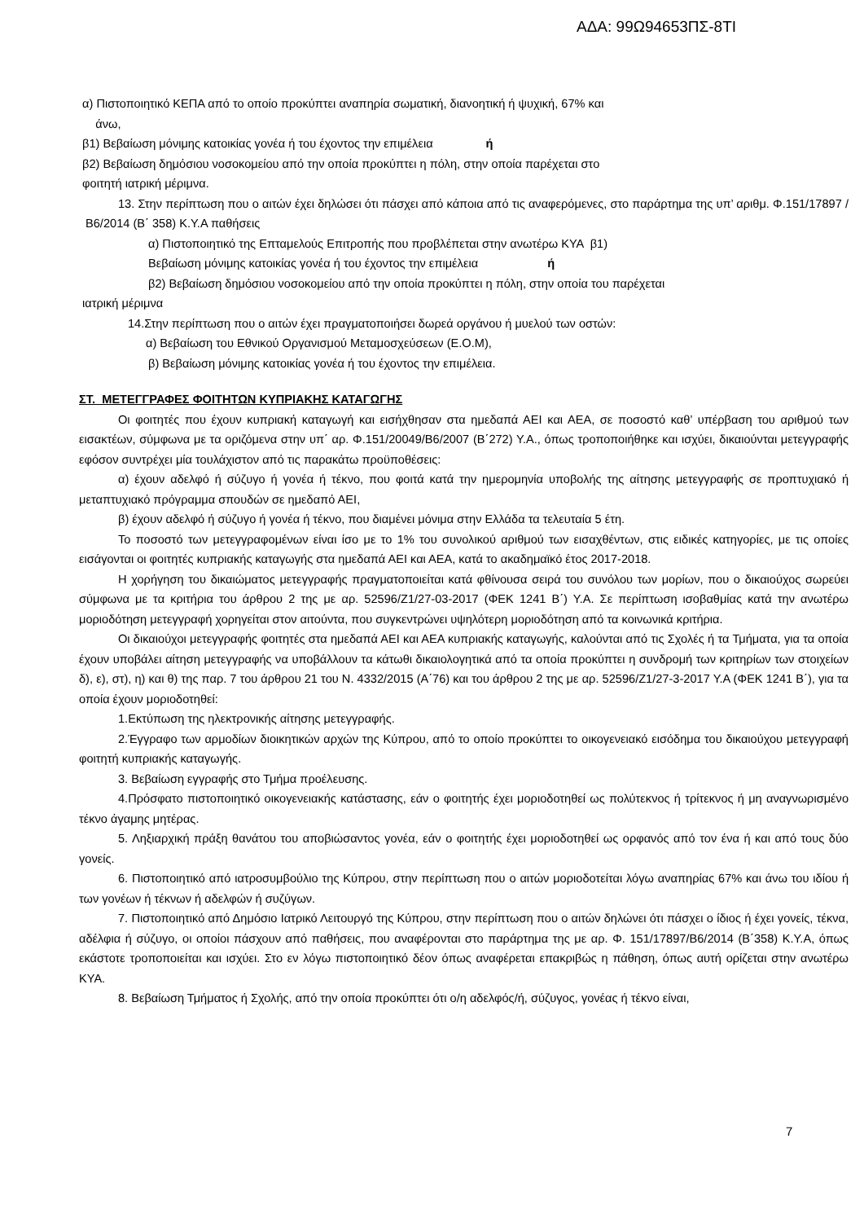ΑΔΑ: 99Ω94653ΠΣ-8ΤΙ
α) Πιστοποιητικό ΚΕΠΑ από το οποίο προκύπτει αναπηρία σωματική, διανοητική ή ψυχική, 67% και
άνω,
β1) Βεβαίωση μόνιμης κατοικίας γονέα ή του έχοντος την επιμέλεια ή
β2) Βεβαίωση δημόσιου νοσοκομείου από την οποία προκύπτει η πόλη, στην οποία παρέχεται στο
φοιτητή ιατρική μέριμνα.
13. Στην περίπτωση που ο αιτών έχει δηλώσει ότι πάσχει από κάποια από τις αναφερόμενες, στο παράρτημα της υπ’ αριθμ. Φ.151/17897 /Β6/2014 (Β΄ 358) Κ.Υ.Α παθήσεις
α) Πιστοποιητικό της Επταμελούς Επιτροπής που προβλέπεται στην ανωτέρω ΚΥΑ β1)
Βεβαίωση μόνιμης κατοικίας γονέα ή του έχοντος την επιμέλεια ή
β2) Βεβαίωση δημόσιου νοσοκομείου από την οποία προκύπτει η πόλη, στην οποία του παρέχεται
ιατρική μέριμνα
14.Στην περίπτωση που ο αιτών έχει πραγματοποιήσει δωρεά οργάνου ή μυελού των οστών:
α) Βεβαίωση του Εθνικού Οργανισμού Μεταμοσχεύσεων (Ε.Ο.Μ),
β) Βεβαίωση μόνιμης κατοικίας γονέα ή του έχοντος την επιμέλεια.
ΣΤ. ΜΕΤΕΓΓΡΑΦΕΣ ΦΟΙΤΗΤΩΝ ΚΥΠΡΙΑΚΗΣ ΚΑΤΑΓΩΓΗΣ
Οι φοιτητές που έχουν κυπριακή καταγωγή και εισήχθησαν στα ημεδαπά ΑΕΙ και ΑΕΑ, σε ποσοστό καθ’ υπέρβαση του αριθμού των εισακτέων, σύμφωνα με τα οριζόμενα στην υπ΄ αρ. Φ.151/20049/Β6/2007 (Β΄272) Υ.Α., όπως τροποποιήθηκε και ισχύει, δικαιούνται μετεγγραφής εφόσον συντρέχει μία τουλάχιστον από τις παρακάτω προϋποθέσεις:
α) έχουν αδελφό ή σύζυγο ή γονέα ή τέκνο, που φοιτά κατά την ημερομηνία υποβολής της αίτησης μετεγγραφής σε προπτυχιακό ή μεταπτυχιακό πρόγραμμα σπουδών σε ημεδαπό ΑΕΙ,
β) έχουν αδελφό ή σύζυγο ή γονέα ή τέκνο, που διαμένει μόνιμα στην Ελλάδα τα τελευταία 5 έτη.
Το ποσοστό των μετεγγραφομένων είναι ίσο με το 1% του συνολικού αριθμού των εισαχθέντων, στις ειδικές κατηγορίες, με τις οποίες εισάγονται οι φοιτητές κυπριακής καταγωγής στα ημεδαπά ΑΕΙ και ΑΕΑ, κατά το ακαδημαϊκό έτος 2017-2018.
Η χορήγηση του δικαιώματος μετεγγραφής πραγματοποιείται κατά φθίνουσα σειρά του συνόλου των μορίων, που ο δικαιούχος σωρεύει σύμφωνα με τα κριτήρια του άρθρου 2 της με αρ. 52596/Ζ1/27-03-2017 (ΦΕΚ 1241 Β΄) Υ.Α. Σε περίπτωση ισοβαθμίας κατά την ανωτέρω μοριοδότηση μετεγγραφή χορηγείται στον αιτούντα, που συγκεντρώνει υψηλότερη μοριοδότηση από τα κοινωνικά κριτήρια.
Οι δικαιούχοι μετεγγραφής φοιτητές στα ημεδαπά ΑΕΙ και ΑΕΑ κυπριακής καταγωγής, καλούνται από τις Σχολές ή τα Τμήματα, για τα οποία έχουν υποβάλει αίτηση μετεγγραφής να υποβάλλουν τα κάτωθι δικαιολογητικά από τα οποία προκύπτει η συνδρομή των κριτηρίων των στοιχείων δ), ε), στ), η) και θ) της παρ. 7 του άρθρου 21 του Ν. 4332/2015 (Α΄76) και του άρθρου 2 της με αρ. 52596/Ζ1/27-3-2017 Υ.Α (ΦΕΚ 1241 Β΄), για τα οποία έχουν μοριοδοτηθεί:
1.Εκτύπωση της ηλεκτρονικής αίτησης μετεγγραφής.
2.Έγγραφο των αρμοδίων διοικητικών αρχών της Κύπρου, από το οποίο προκύπτει το οικογενειακό εισόδημα του δικαιούχου μετεγγραφή φοιτητή κυπριακής καταγωγής.
3. Βεβαίωση εγγραφής στο Τμήμα προέλευσης.
4.Πρόσφατο πιστοποιητικό οικογενειακής κατάστασης, εάν ο φοιτητής έχει μοριοδοτηθεί ως πολύτεκνος ή τρίτεκνος ή μη αναγνωρισμένο τέκνο άγαμης μητέρας.
5. Ληξιαρχική πράξη θανάτου του αποβιώσαντος γονέα, εάν ο φοιτητής έχει μοριοδοτηθεί ως ορφανός από τον ένα ή και από τους δύο γονείς.
6. Πιστοποιητικό από ιατροσυμβούλιο της Κύπρου, στην περίπτωση που ο αιτών μοριοδοτείται λόγω αναπηρίας 67% και άνω του ιδίου ή των γονέων ή τέκνων ή αδελφών ή συζύγων.
7. Πιστοποιητικό από Δημόσιο Ιατρικό Λειτουργό της Κύπρου, στην περίπτωση που ο αιτών δηλώνει ότι πάσχει ο ίδιος ή έχει γονείς, τέκνα, αδέλφια ή σύζυγο, οι οποίοι πάσχουν από παθήσεις, που αναφέρονται στο παράρτημα της με αρ. Φ. 151/17897/Β6/2014 (Β΄358) Κ.Υ.Α, όπως εκάστοτε τροποποιείται και ισχύει. Στο εν λόγω πιστοποιητικό δέον όπως αναφέρεται επακριβώς η πάθηση, όπως αυτή ορίζεται στην ανωτέρω ΚΥΑ.
8. Βεβαίωση Τμήματος ή Σχολής, από την οποία προκύπτει ότι ο/η αδελφός/ή, σύζυγος, γονέας ή τέκνο είναι,
7